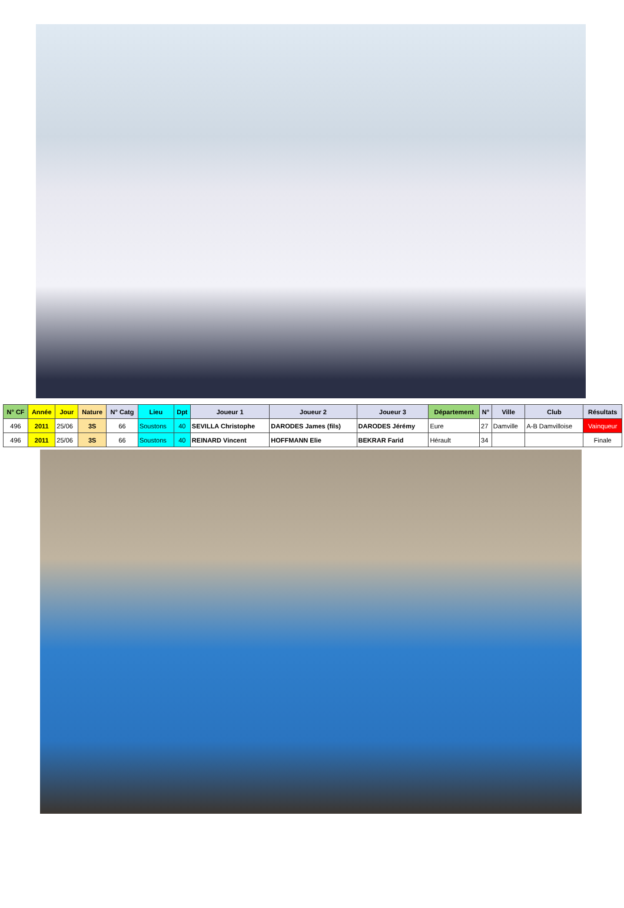| N° CF | Année | Jour | Nature | N° Catg | Lieu | Dpt | Joueur 1 | Joueur 2 | Joueur 3 | Département | N° | Ville | Club | Résultats |
| --- | --- | --- | --- | --- | --- | --- | --- | --- | --- | --- | --- | --- | --- | --- |
| 496 | 2011 | 25/06 | 3S | 66 | Soustons | 40 | SEVILLA Christophe | DARODES James (fils) | DARODES Jérémy | Eure | 27 | Damville | A-B Damvilloise | Vainqueur |
| 496 | 2011 | 25/06 | 3S | 66 | Soustons | 40 | REINARD Vincent | HOFFMANN Elie | BEKRAR Farid | Hérault | 34 | | | Finale |